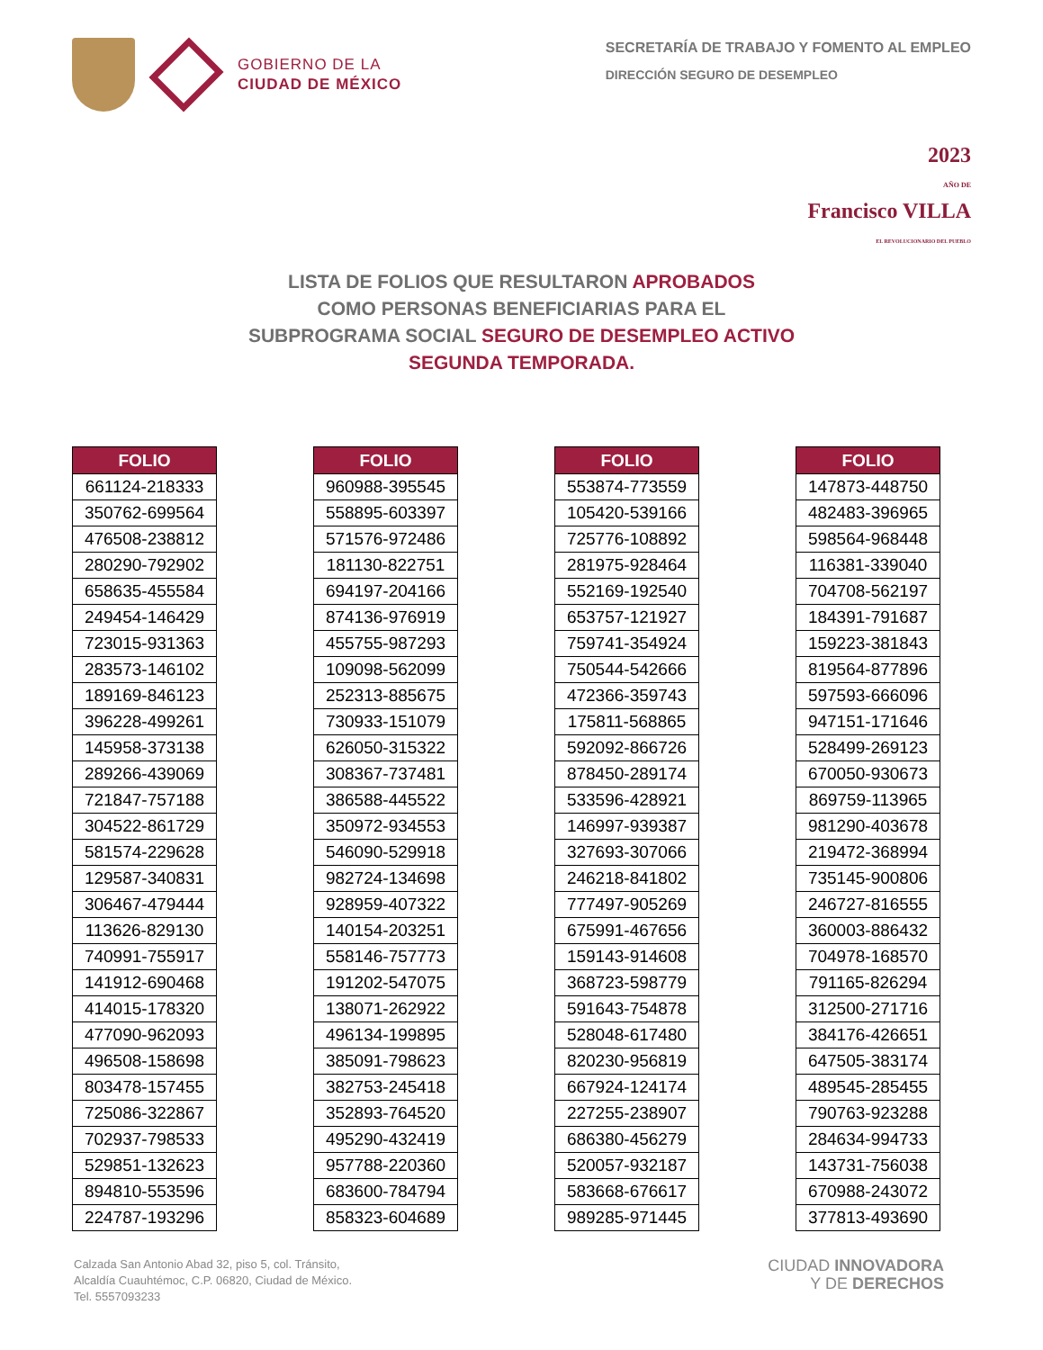GOBIERNO DE LA
CIUDAD DE MÉXICO
SECRETARÍA DE TRABAJO Y FOMENTO AL EMPLEO
DIRECCIÓN SEGURO DE DESEMPLEO
2023
AÑO DE
Francisco VILLA
EL REVOLUCIONARIO DEL PUEBLO
LISTA DE FOLIOS QUE RESULTARON APROBADOS
COMO PERSONAS BENEFICIARIAS PARA EL
SUBPROGRAMA SOCIAL SEGURO DE DESEMPLEO ACTIVO
SEGUNDA TEMPORADA.
| FOLIO |
| --- |
| 661124-218333 |
| 350762-699564 |
| 476508-238812 |
| 280290-792902 |
| 658635-455584 |
| 249454-146429 |
| 723015-931363 |
| 283573-146102 |
| 189169-846123 |
| 396228-499261 |
| 145958-373138 |
| 289266-439069 |
| 721847-757188 |
| 304522-861729 |
| 581574-229628 |
| 129587-340831 |
| 306467-479444 |
| 113626-829130 |
| 740991-755917 |
| 141912-690468 |
| 414015-178320 |
| 477090-962093 |
| 496508-158698 |
| 803478-157455 |
| 725086-322867 |
| 702937-798533 |
| 529851-132623 |
| 894810-553596 |
| 224787-193296 |
| FOLIO |
| --- |
| 960988-395545 |
| 558895-603397 |
| 571576-972486 |
| 181130-822751 |
| 694197-204166 |
| 874136-976919 |
| 455755-987293 |
| 109098-562099 |
| 252313-885675 |
| 730933-151079 |
| 626050-315322 |
| 308367-737481 |
| 386588-445522 |
| 350972-934553 |
| 546090-529918 |
| 982724-134698 |
| 928959-407322 |
| 140154-203251 |
| 558146-757773 |
| 191202-547075 |
| 138071-262922 |
| 496134-199895 |
| 385091-798623 |
| 382753-245418 |
| 352893-764520 |
| 495290-432419 |
| 957788-220360 |
| 683600-784794 |
| 858323-604689 |
| FOLIO |
| --- |
| 553874-773559 |
| 105420-539166 |
| 725776-108892 |
| 281975-928464 |
| 552169-192540 |
| 653757-121927 |
| 759741-354924 |
| 750544-542666 |
| 472366-359743 |
| 175811-568865 |
| 592092-866726 |
| 878450-289174 |
| 533596-428921 |
| 146997-939387 |
| 327693-307066 |
| 246218-841802 |
| 777497-905269 |
| 675991-467656 |
| 159143-914608 |
| 368723-598779 |
| 591643-754878 |
| 528048-617480 |
| 820230-956819 |
| 667924-124174 |
| 227255-238907 |
| 686380-456279 |
| 520057-932187 |
| 583668-676617 |
| 989285-971445 |
| FOLIO |
| --- |
| 147873-448750 |
| 482483-396965 |
| 598564-968448 |
| 116381-339040 |
| 704708-562197 |
| 184391-791687 |
| 159223-381843 |
| 819564-877896 |
| 597593-666096 |
| 947151-171646 |
| 528499-269123 |
| 670050-930673 |
| 869759-113965 |
| 981290-403678 |
| 219472-368994 |
| 735145-900806 |
| 246727-816555 |
| 360003-886432 |
| 704978-168570 |
| 791165-826294 |
| 312500-271716 |
| 384176-426651 |
| 647505-383174 |
| 489545-285455 |
| 790763-923288 |
| 284634-994733 |
| 143731-756038 |
| 670988-243072 |
| 377813-493690 |
Calzada San Antonio Abad 32, piso 5, col. Tránsito,
Alcaldía Cuauhtémoc, C.P. 06820, Ciudad de México.
Tel. 5557093233
CIUDAD INNOVADORA
Y DE DERECHOS